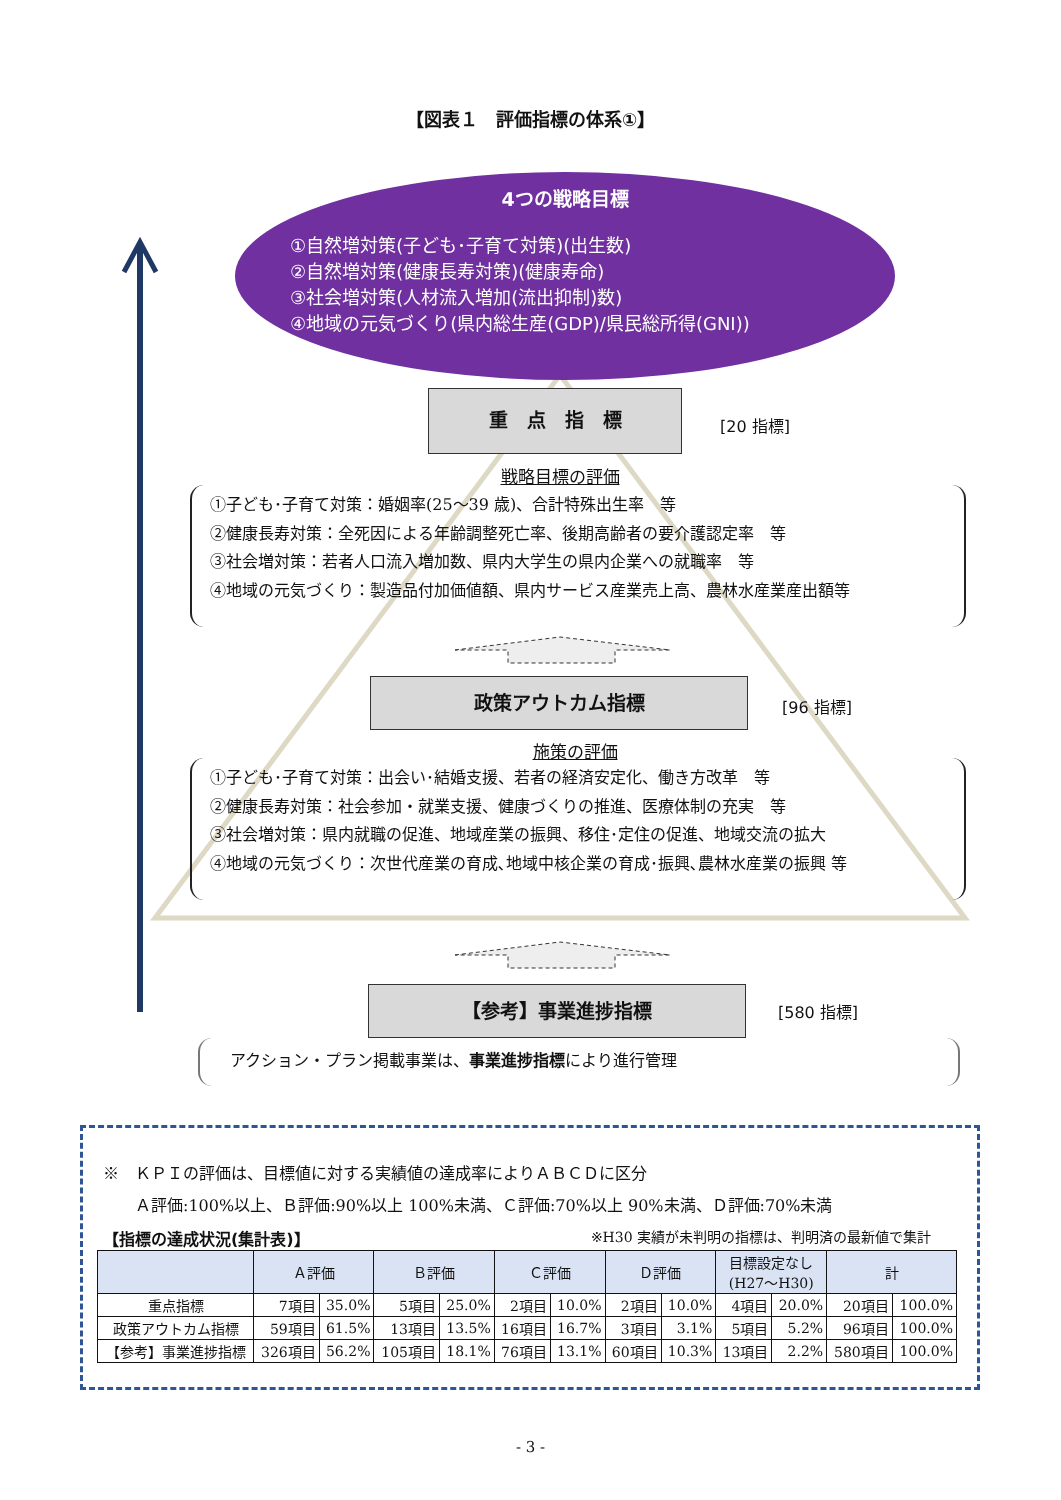【図表１　評価指標の体系①】
4つの戦略目標
①自然増対策(子ども･子育て対策)(出生数)
②自然増対策(健康長寿対策)(健康寿命)
③社会増対策(人材流入増加(流出抑制)数)
④地域の元気づくり(県内総生産(GDP)/県民総所得(GNI))
重　点　指　標
[20 指標]
戦略目標の評価
①子ども･子育て対策：婚姻率(25～39 歳)、合計特殊出生率　等
②健康長寿対策：全死因による年齢調整死亡率、後期高齢者の要介護認定率　等
③社会増対策：若者人口流入増加数、県内大学生の県内企業への就職率　等
④地域の元気づくり：製造品付加価値額、県内サービス産業売上高、農林水産業産出額等
政策アウトカム指標
[96 指標]
施策の評価
①子ども･子育て対策：出会い･結婚支援、若者の経済安定化、働き方改革　等
②健康長寿対策：社会参加・就業支援、健康づくりの推進、医療体制の充実　等
③社会増対策：県内就職の促進、地域産業の振興、移住･定住の促進、地域交流の拡大
④地域の元気づくり：次世代産業の育成､地域中核企業の育成･振興､農林水産業の振興 等
【参考】事業進捗指標
[580 指標]
アクション・プラン掲載事業は、事業進捗指標により進行管理
※　ＫＰＩの評価は、目標値に対する実績値の達成率によりＡＢＣＤに区分
　　Ａ評価:100%以上、Ｂ評価:90%以上 100%未満、Ｃ評価:70%以上 90%未満、Ｄ評価:70%未満
【指標の達成状況(集計表)】 ※H30 実績が未判明の指標は、判明済の最新値で集計
| | Ａ評価 | | Ｂ評価 | | Ｃ評価 | | Ｄ評価 | | 目標設定なし (H27～H30) | | 計 | |
| --- | --- | --- | --- | --- | --- | --- | --- | --- | --- | --- | --- | --- |
| 重点指標 | 7項目 | 35.0% | 5項目 | 25.0% | 2項目 | 10.0% | 2項目 | 10.0% | 4項目 | 20.0% | 20項目 | 100.0% |
| 政策アウトカム指標 | 59項目 | 61.5% | 13項目 | 13.5% | 16項目 | 16.7% | 3項目 | 3.1% | 5項目 | 5.2% | 96項目 | 100.0% |
| 【参考】事業進捗指標 | 326項目 | 56.2% | 105項目 | 18.1% | 76項目 | 13.1% | 60項目 | 10.3% | 13項目 | 2.2% | 580項目 | 100.0% |
- 3 -